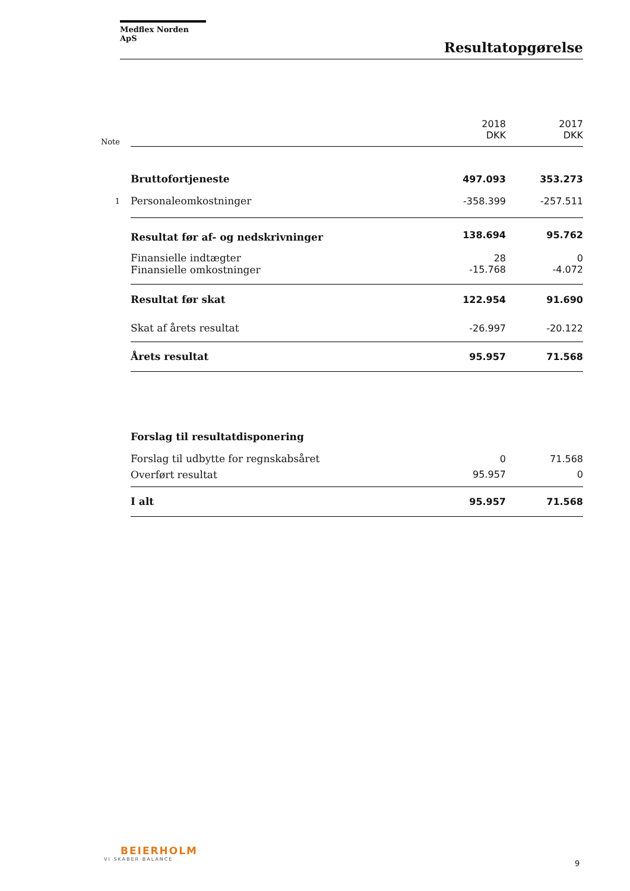Medflex Norden ApS
Resultatopgørelse
| Note | | 2018 DKK | 2017 DKK |
| --- | --- | --- | --- |
| | Bruttofortjeneste | 497.093 | 353.273 |
| 1 | Personaleomkostninger | -358.399 | -257.511 |
| | Resultat før af- og nedskrivninger | 138.694 | 95.762 |
| | Finansielle indtægter | 28 | 0 |
| | Finansielle omkostninger | -15.768 | -4.072 |
| | Resultat før skat | 122.954 | 91.690 |
| | Skat af årets resultat | -26.997 | -20.122 |
| | Årets resultat | 95.957 | 71.568 |
| | Forslag til resultatdisponering | | |
| | Forslag til udbytte for regnskabsåret | 0 | 71.568 |
| | Overført resultat | 95.957 | 0 |
| | I alt | 95.957 | 71.568 |
BEIERHOLM
VI SKABER BALANCE
9